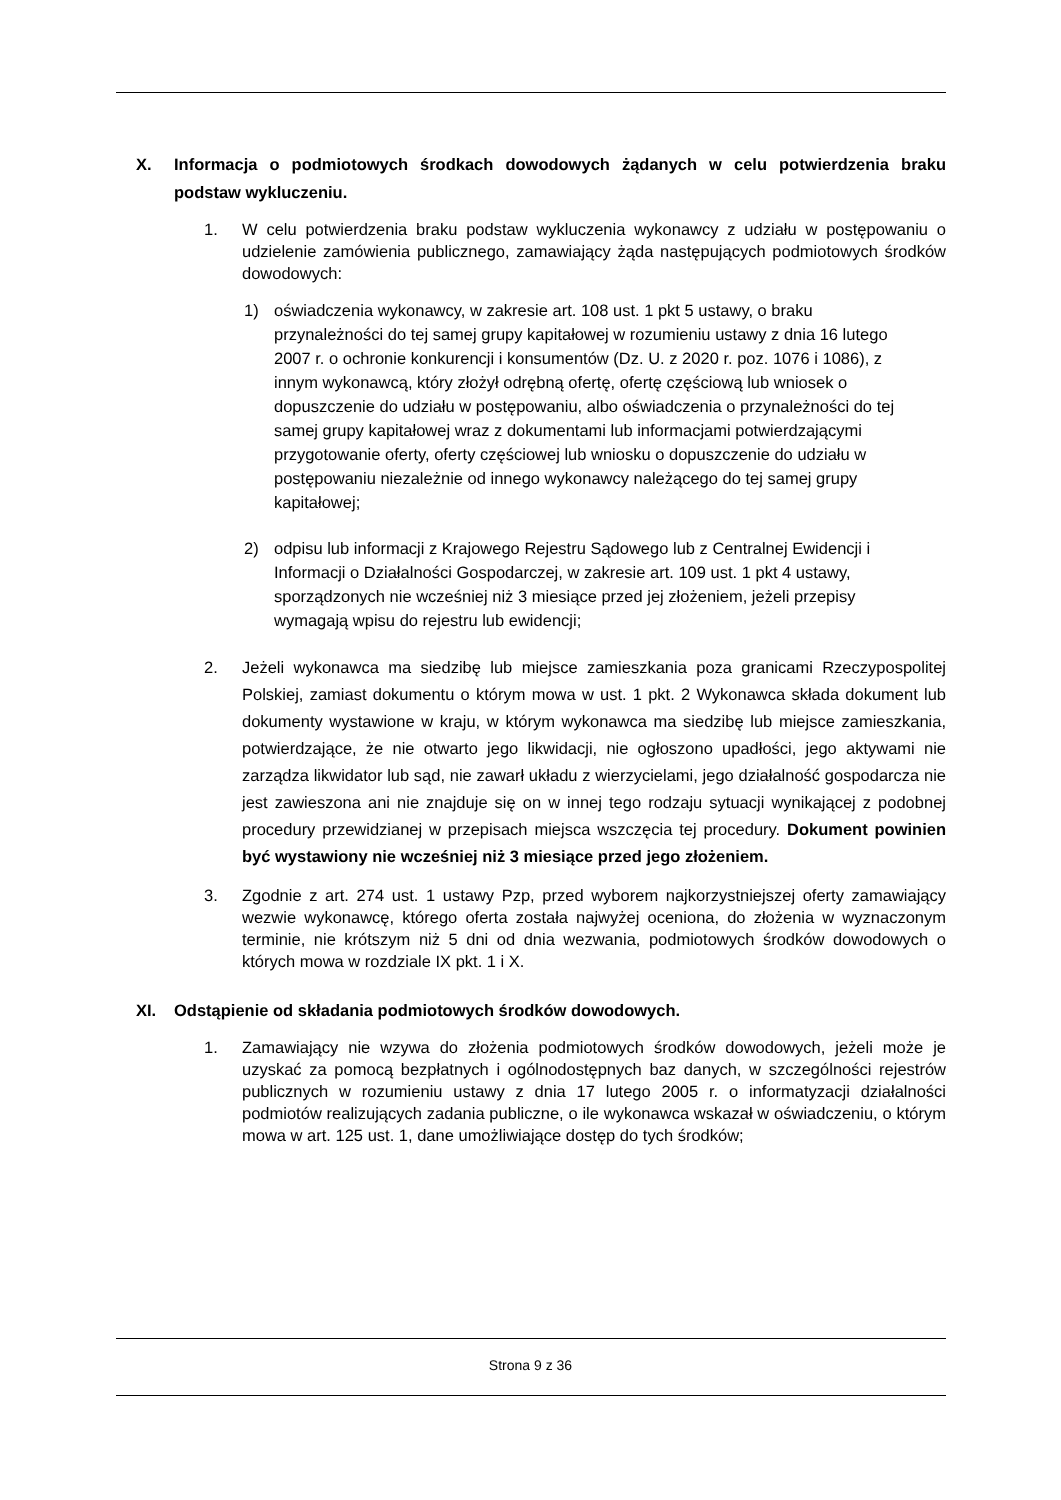X. Informacja o podmiotowych środkach dowodowych żądanych w celu potwierdzenia braku podstaw wykluczeniu.
1. W celu potwierdzenia braku podstaw wykluczenia wykonawcy z udziału w postępowaniu o udzielenie zamówienia publicznego, zamawiający żąda następujących podmiotowych środków dowodowych:
1) oświadczenia wykonawcy, w zakresie art. 108 ust. 1 pkt 5 ustawy, o braku przynależności do tej samej grupy kapitałowej w rozumieniu ustawy z dnia 16 lutego 2007 r. o ochronie konkurencji i konsumentów (Dz. U. z 2020 r. poz. 1076 i 1086), z innym wykonawcą, który złożył odrębną ofertę, ofertę częściową lub wniosek o dopuszczenie do udziału w postępowaniu, albo oświadczenia o przynależności do tej samej grupy kapitałowej wraz z dokumentami lub informacjami potwierdzającymi przygotowanie oferty, oferty częściowej lub wniosku o dopuszczenie do udziału w postępowaniu niezależnie od innego wykonawcy należącego do tej samej grupy kapitałowej;
2) odpisu lub informacji z Krajowego Rejestru Sądowego lub z Centralnej Ewidencji i Informacji o Działalności Gospodarczej, w zakresie art. 109 ust. 1 pkt 4 ustawy, sporządzonych nie wcześniej niż 3 miesiące przed jej złożeniem, jeżeli przepisy wymagają wpisu do rejestru lub ewidencji;
2. Jeżeli wykonawca ma siedzibę lub miejsce zamieszkania poza granicami Rzeczypospolitej Polskiej, zamiast dokumentu o którym mowa w ust. 1 pkt. 2 Wykonawca składa dokument lub dokumenty wystawione w kraju, w którym wykonawca ma siedzibę lub miejsce zamieszkania, potwierdzające, że nie otwarto jego likwidacji, nie ogłoszono upadłości, jego aktywami nie zarządza likwidator lub sąd, nie zawarł układu z wierzycielami, jego działalność gospodarcza nie jest zawieszona ani nie znajduje się on w innej tego rodzaju sytuacji wynikającej z podobnej procedury przewidzianej w przepisach miejsca wszczęcia tej procedury. Dokument powinien być wystawiony nie wcześniej niż 3 miesiące przed jego złożeniem.
3. Zgodnie z art. 274 ust. 1 ustawy Pzp, przed wyborem najkorzystniejszej oferty zamawiający wezwie wykonawcę, którego oferta została najwyżej oceniona, do złożenia w wyznaczonym terminie, nie krótszym niż 5 dni od dnia wezwania, podmiotowych środków dowodowych o których mowa w rozdziale IX pkt. 1 i X.
XI. Odstąpienie od składania podmiotowych środków dowodowych.
1. Zamawiający nie wzywa do złożenia podmiotowych środków dowodowych, jeżeli może je uzyskać za pomocą bezpłatnych i ogólnodostępnych baz danych, w szczególności rejestrów publicznych w rozumieniu ustawy z dnia 17 lutego 2005 r. o informatyzacji działalności podmiotów realizujących zadania publiczne, o ile wykonawca wskazał w oświadczeniu, o którym mowa w art. 125 ust. 1, dane umożliwiające dostęp do tych środków;
Strona 9 z 36